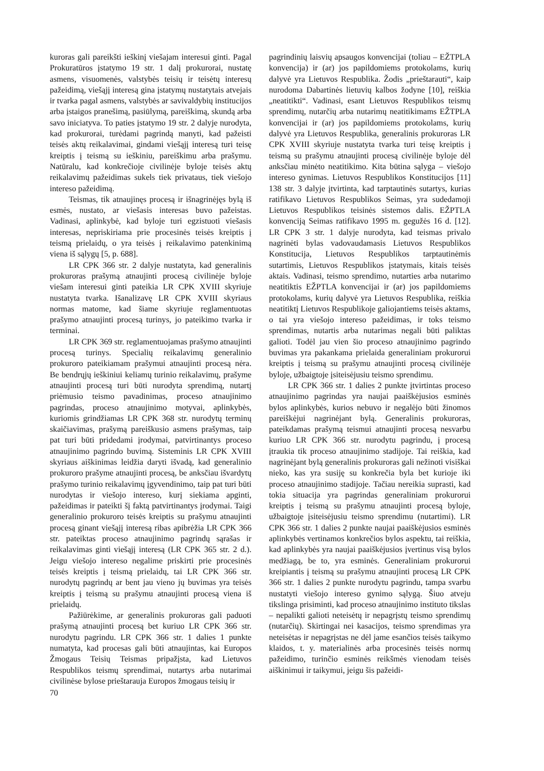kuroras gali pareikšti ieškinį viešajam interesui ginti. Pagal Prokuratūros įstatymo 19 str. 1 dalį prokurorai, nustatę asmens, visuomenės, valstybės teisių ir teisėtų interesų pažeidimą, viešąjį interesą gina įstatymų nustatytais atvejais ir tvarka pagal asmens, valstybės ar savivaldybių institucijos arba įstaigos pranešimą, pasiūlymą, pareiškimą, skundą arba savo iniciatyva. To paties įstatymo 19 str. 2 dalyje nurodyta, kad prokurorai, turėdami pagrindą manyti, kad pažeisti teisės aktų reikalavimai, gindami viešąjį interesą turi teisę kreiptis į teismą su ieškiniu, pareiškimu arba prašymu. Natūralu, kad konkrečioje civilinėje byloje teisės aktų reikalavimų pažeidimas sukels tiek privataus, tiek viešojo intereso pažeidimą.
Teismas, tik atnaujinęs procesą ir išnagrinėjęs bylą iš esmės, nustato, ar viešasis interesas buvo pažeistas. Vadinasi, aplinkybė, kad byloje turi egzistuoti viešasis interesas, nepriskiriama prie procesinės teisės kreiptis į teismą prielaidų, o yra teisės į reikalavimo patenkinimą viena iš sąlygų [5, p. 688].
LR CPK 366 str. 2 dalyje nustatyta, kad generalinis prokuroras prašymą atnaujinti procesą civilinėje byloje viešam interesui ginti pateikia LR CPK XVIII skyriuje nustatyta tvarka. Išanalizavę LR CPK XVIII skyriaus normas matome, kad šiame skyriuje reglamentuotas prašymo atnaujinti procesą turinys, jo pateikimo tvarka ir terminai.
LR CPK 369 str. reglamentuojamas prašymo atnaujinti procesą turinys. Specialių reikalavimų generalinio prokuroro pateikiamam prašymui atnaujinti procesą nėra. Be bendrųjų ieškiniui keliamų turinio reikalavimų, prašyme atnaujinti procesą turi būti nurodyta sprendimą, nutartį priėmusio teismo pavadinimas, proceso atnaujinimo pagrindas, proceso atnaujinimo motyvai, aplinkybės, kuriomis grindžiamas LR CPK 368 str. nurodytų terminų skaičiavimas, prašymą pareiškusio asmens prašymas, taip pat turi būti pridedami įrodymai, patvirtinantys proceso atnaujinimo pagrindo buvimą. Sisteminis LR CPK XVIII skyriaus aiškinimas leidžia daryti išvadą, kad generalinio prokuroro prašyme atnaujinti procesą, be anksčiau išvardytų prašymo turinio reikalavimų įgyvendinimo, taip pat turi būti nurodytas ir viešojo intereso, kurį siekiama apginti, pažeidimas ir pateikti šį faktą patvirtinantys įrodymai. Taigi generalinio prokuroro teisės kreiptis su prašymu atnaujinti procesą ginant viešąjį interesą ribas apibrėžia LR CPK 366 str. pateiktas proceso atnaujinimo pagrindų sąrašas ir reikalavimas ginti viešąjį interesą (LR CPK 365 str. 2 d.). Jeigu viešojo intereso negalime priskirti prie procesinės teisės kreiptis į teismą prielaidų, tai LR CPK 366 str. nurodytų pagrindų ar bent jau vieno jų buvimas yra teisės kreiptis į teismą su prašymu atnaujinti procesą viena iš prielaidų.
Pažiūrėkime, ar generalinis prokuroras gali paduoti prašymą atnaujinti procesą bet kuriuo LR CPK 366 str. nurodytu pagrindu. LR CPK 366 str. 1 dalies 1 punkte numatyta, kad procesas gali būti atnaujintas, kai Europos Žmogaus Teisių Teismas pripažįsta, kad Lietuvos Respublikos teismų sprendimai, nutartys arba nutarimai civilinėse bylose prieštarauja Europos žmogaus teisių ir
pagrindinių laisvių apsaugos konvencijai (toliau – EŽTPLA konvencija) ir (ar) jos papildomiems protokolams, kurių dalyvė yra Lietuvos Respublika. Žodis „prieštarauti“, kaip nurodoma Dabartinės lietuvių kalbos žodyne [10], reiškia „neatitikti“. Vadinasi, esant Lietuvos Respublikos teismų sprendimų, nutarčių arba nutarimų neatitikimams EŽTPLA konvencijai ir (ar) jos papildomiems protokolams, kurių dalyvė yra Lietuvos Respublika, generalinis prokuroras LR CPK XVIII skyriuje nustatyta tvarka turi teisę kreiptis į teismą su prašymu atnaujinti procesą civilinėje byloje dėl anksčiau minėto neatitikimo. Kita būtina sąlyga – viešojo intereso gynimas. Lietuvos Respublikos Konstitucijos [11] 138 str. 3 dalyje įtvirtinta, kad tarptautinės sutartys, kurias ratifikavo Lietuvos Respublikos Seimas, yra sudedamoji Lietuvos Respublikos teisinės sistemos dalis. EŽPTLA konvenciją Seimas ratifikavo 1995 m. gegužės 16 d. [12]. LR CPK 3 str. 1 dalyje nurodyta, kad teismas privalo nagrinėti bylas vadovaudamasis Lietuvos Respublikos Konstitucija, Lietuvos Respublikos tarptautinėmis sutartimis, Lietuvos Respublikos įstatymais, kitais teisės aktais. Vadinasi, teismo sprendimo, nutarties arba nutarimo neatitiktis EŽPTLA konvencijai ir (ar) jos papildomiems protokolams, kurių dalyvė yra Lietuvos Respublika, reiškia neatitiktį Lietuvos Respublikoje galiojantiems teisės aktams, o tai yra viešojo intereso pažeidimas, ir toks teismo sprendimas, nutartis arba nutarimas negali būti paliktas galioti. Todėl jau vien šio proceso atnaujinimo pagrindo buvimas yra pakankama prielaida generaliniam prokurorui kreiptis į teismą su prašymu atnaujinti procesą civilinėje byloje, užbaigtoje įsiteisėjusiu teismo sprendimu.
LR CPK 366 str. 1 dalies 2 punkte įtvirtintas proceso atnaujinimo pagrindas yra naujai paaiškėjusios esminės bylos aplinkybės, kurios nebuvo ir negalėjo būti žinomos pareiškėjui nagrinėjant bylą. Generalinis prokuroras, pateikdamas prašymą teismui atnaujinti procesą nesvarbu kuriuo LR CPK 366 str. nurodytu pagrindu, į procesą įtraukia tik proceso atnaujinimo stadijoje. Tai reiškia, kad nagrinėjant bylą generalinis prokuroras gali nežinoti visiškai nieko, kas yra susiję su konkrečia byla bet kurioje iki proceso atnaujinimo stadijoje. Tačiau nereikia suprasti, kad tokia situacija yra pagrindas generaliniam prokurorui kreiptis į teismą su prašymu atnaujinti procesą byloje, užbaigtoje įsiteisėjusiu teismo sprendimu (nutartimi). LR CPK 366 str. 1 dalies 2 punkte naujai paaiškėjusios esminės aplinkybės vertinamos konkrečios bylos aspektu, tai reiškia, kad aplinkybės yra naujai paaiškėjusios įvertinus visą bylos medžiagą, be to, yra esminės. Generaliniam prokurorui kreipiantis į teismą su prašymu atnaujinti procesą LR CPK 366 str. 1 dalies 2 punkte nurodytu pagrindu, tampa svarbu nustatyti viešojo intereso gynimo sąlygą. Šiuo atveju tikslinga prisiminti, kad proceso atnaujinimo instituto tikslas – nepalikti galioti neteisėtų ir nepagrįstų teismo sprendimų (nutarčių). Skirtingai nei kasacijos, teismo sprendimas yra neteisėtas ir nepagrįstas ne dėl jame esančios teisės taikymo klaidos, t. y. materialinės arba procesinės teisės normų pažeidimo, turinčio esminės reikšmės vienodam teisės aiškinimui ir taikymui, jeigu šis pažeidi-
70